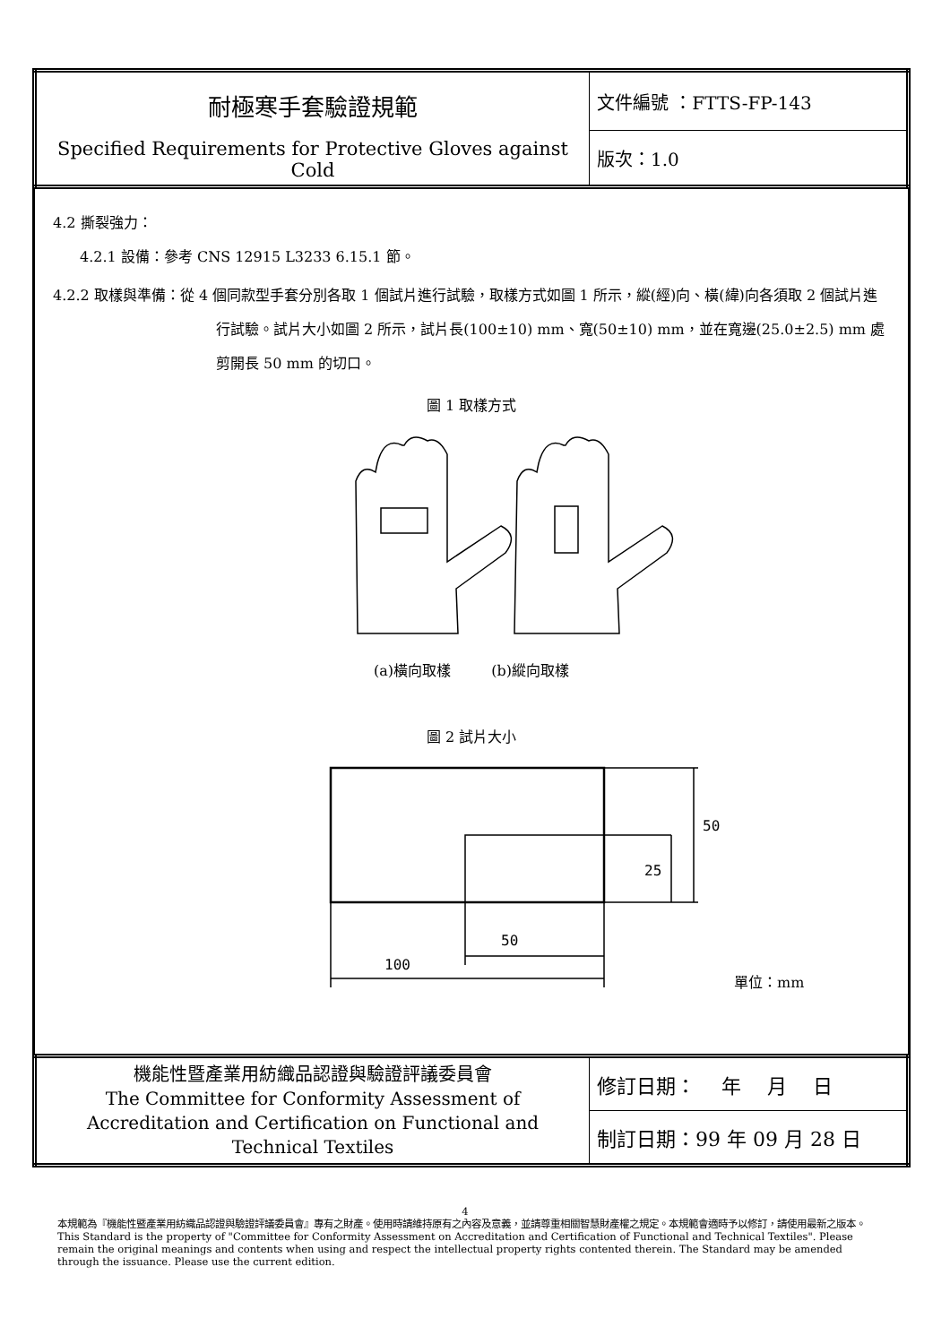| 耐極寒手套驗證規範 Specified Requirements for Protective Gloves against Cold | 文件編號 ：FTTS-FP-143 |
| | 版次：1.0 |
4.2 撕裂強力：
4.2.1 設備：參考 CNS 12915 L3233 6.15.1 節。
4.2.2 取樣與準備：從 4 個同款型手套分別各取 1 個試片進行試驗，取樣方式如圖 1 所示，縱(經)向、橫(緯)向各須取 2 個試片進行試驗。試片大小如圖 2 所示，試片長(100±10) mm、寬(50±10) mm，並在寬邊(25.0±2.5) mm 處剪開長 50 mm 的切口。
圖 1 取樣方式
(a)橫向取樣 (b)縱向取樣
圖 2 試片大小
50
100
25
50
單位：mm
| 機能性暨產業用紡織品認證與驗證評議委員會 The Committee for Conformity Assessment of Accreditation and Certification on Functional and Technical Textiles | 修訂日期： 年 月 日 |
| | 制訂日期：99 年 09 月 28 日 |
4
本規範為『機能性暨產業用紡織品認證與驗證評議委員會』專有之財產。使用時請維持原有之內容及意義，並請尊重相關智慧財產權之規定。本規範會適時予以修訂，請使用最新之版本。
This Standard is the property of "Committee for Conformity Assessment on Accreditation and Certification of Functional and Technical Textiles". Please remain the original meanings and contents when using and respect the intellectual property rights contented therein. The Standard may be amended through the issuance. Please use the current edition.